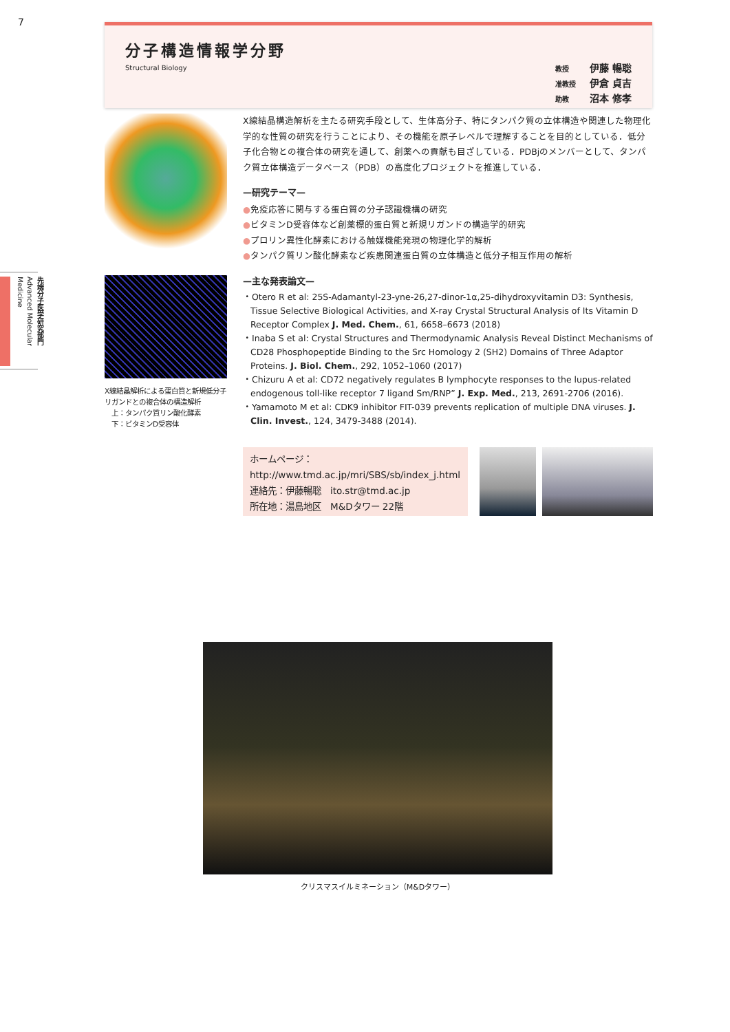7
先端分子医学研究部門 Advanced Molecular Medicine
分子構造情報学分野
Structural Biology
教授 伊藤 暢聡
准教授 伊倉 貞吉
助教 沼本 修孝
X線結晶解析による蛋白質と新規低分子リガンドとの複合体の構造解析
　上：タンパク質リン酸化酵素
　下：ビタミンD受容体
X線結晶構造解析を主たる研究手段として、生体高分子、特にタンパク質の立体構造や関連した物理化学的な性質の研究を行うことにより、その機能を原子レベルで理解することを目的としている．低分子化合物との複合体の研究を通して、創薬への貢献も目ざしている．PDBjのメンバーとして、タンパク質立体構造データベース（PDB）の高度化プロジェクトを推進している．
—研究テーマ—
●免疫応答に関与する蛋白質の分子認識機構の研究
●ビタミンD受容体など創薬標的蛋白質と新規リガンドの構造学的研究
●プロリン異性化酵素における触媒機能発現の物理化学的解析
●タンパク質リン酸化酵素など疾患関連蛋白質の立体構造と低分子相互作用の解析
—主な発表論文—
・Otero R et al: 25S-Adamantyl-23-yne-26,27-dinor-1α,25-dihydroxyvitamin D3: Synthesis, Tissue Selective Biological Activities, and X-ray Crystal Structural Analysis of Its Vitamin D Receptor Complex J. Med. Chem., 61, 6658–6673 (2018)
・Inaba S et al: Crystal Structures and Thermodynamic Analysis Reveal Distinct Mechanisms of CD28 Phosphopeptide Binding to the Src Homology 2 (SH2) Domains of Three Adaptor Proteins. J. Biol. Chem., 292, 1052–1060 (2017)
・Chizuru A et al: CD72 negatively regulates B lymphocyte responses to the lupus-related endogenous toll-like receptor 7 ligand Sm/RNP” J. Exp. Med., 213, 2691-2706 (2016).
・Yamamoto M et al: CDK9 inhibitor FIT-039 prevents replication of multiple DNA viruses. J. Clin. Invest., 124, 3479-3488 (2014).
ホームページ：
http://www.tmd.ac.jp/mri/SBS/sb/index_j.html
連絡先：伊藤暢聡　ito.str@tmd.ac.jp
所在地：湯島地区　M&Dタワー 22階
クリスマスイルミネーション（M&Dタワー）